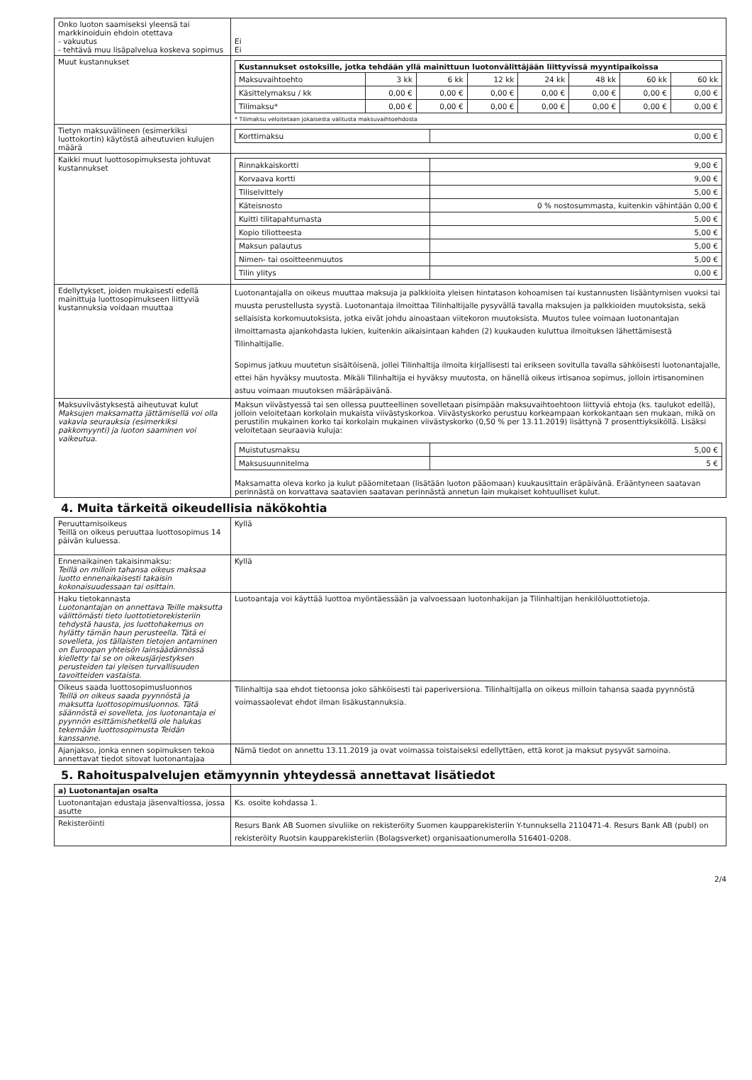| Onko luoton saamiseksi yleensä tai markkinoiduin ehdoin otettava - vakuutus - tehtävä muu lisäpalvelua koskeva sopimus | Ei Ei |
| Muut kustannukset | / Kustannukset ostoksille, jotka tehdään yllä mainittuun luotonvälittäjään liittyvissä myyntipaikoissa / / / / / / / / / --- / --- / --- / --- / --- / --- / --- / --- / / Maksuvaihtoehto / 3 kk / 6 kk / 12 kk / 24 kk / 48 kk / 60 kk / 60 kk / / Käsittelymaksu / kk / 0,00 € / 0,00 € / 0,00 € / 0,00 € / 0,00 € / 0,00 € / 0,00 € / / Tilimaksu* / 0,00 € / 0,00 € / 0,00 € / 0,00 € / 0,00 € / 0,00 € / 0,00 € / * Tilimaksu veloitetaan jokaisesta valitusta maksuvaihtoehdosta |
| Tietyn maksuvälineen (esimerkiksi luottokortin) käytöstä aiheutuvien kulujen määrä | / Korttimaksu / 0,00 € / |
| Kaikki muut luottosopimuksesta johtuvat kustannukset | / Rinnakkaiskortti / 9,00 € / / Korvaava kortti / 9,00 € / / Tiliselvittely / 5,00 € / / Käteisnosto / 0 % nostosummasta, kuitenkin vähintään 0,00 € / / Kuitti tilitapahtumasta / 5,00 € / / Kopio tiliotteesta / 5,00 € / / Maksun palautus / 5,00 € / / Nimen- tai osoitteenmuutos / 5,00 € / / Tilin ylitys / 0,00 € / |
| Edellytykset, joiden mukaisesti edellä mainittuja luottosopimukseen liittyviä kustannuksia voidaan muuttaa | Luotonantajalla on oikeus muuttaa maksuja ja palkkioita yleisen hintatason kohoamisen tai kustannusten lisääntymisen vuoksi tai muusta perustellusta syystä. Luotonantaja ilmoittaa Tilinhaltijalle pysyvällä tavalla maksujen ja palkkioiden muutoksista, sekä sellaisista korkomuutoksista, jotka eivät johdu ainoastaan viitekoron muutoksista. Muutos tulee voimaan luotonantajan ilmoittamasta ajankohdasta lukien, kuitenkin aikaisintaan kahden (2) kuukauden kuluttua ilmoituksen lähettämisestä Tilinhaltijalle. Sopimus jatkuu muutetun sisältöisenä, jollei Tilinhaltija ilmoita kirjallisesti tai erikseen sovitulla tavalla sähköisesti luotonantajalle, ettei hän hyväksy muutosta. Mikäli Tilinhaltija ei hyväksy muutosta, on hänellä oikeus irtisanoa sopimus, jolloin irtisanominen astuu voimaan muutoksen määräpäivänä. |
| Maksuviivästyksestä aiheutuvat kulut Maksujen maksamatta jättämisellä voi olla vakavia seurauksia (esimerkiksi pakkomyynti) ja luoton saaminen voi vaikeutua. | Maksun viivästyessä tai sen ollessa puutteellinen sovelletaan pisimpään maksuvaihtoehtoon liittyviä ehtoja (ks. taulukot edellä), jolloin veloitetaan korkolain mukaista viivästyskorkoa. Viivästyskorko perustuu korkeampaan korkokantaan sen mukaan, mikä on perustilin mukainen korko tai korkolain mukainen viivästyskorko (0,50 % per 13.11.2019) lisättynä 7 prosenttiyksiköllä. Lisäksi veloitetaan seuraavia kuluja: / Muistutusmaksu / 5,00 € / / Maksusuunnitelma / 5 € / Maksamatta oleva korko ja kulut pääomitetaan (lisätään luoton pääomaan) kuukausittain eräpäivänä. Erääntyneen saatavan perinnästä on korvattava saatavien saatavan perinnästä annetun lain mukaiset kohtuulliset kulut. |
4. Muita tärkeitä oikeudellisia näkökohtia
| Peruuttamisoikeus Teillä on oikeus peruuttaa luottosopimus 14 päivän kuluessa. | Kyllä |
| Ennenaikainen takaisinmaksu: Teillä on milloin tahansa oikeus maksaa luotto ennenaikaisesti takaisin kokonaisuudessaan tai osittain. | Kyllä |
| Haku tietokannasta Luotonantajan on annettava Teille maksutta välittömästi tieto luottotietorekisteriin tehdystä hausta, jos luottohakemus on hylätty tämän haun perusteella. Tätä ei sovelleta, jos tällaisten tietojen antaminen on Euroopan yhteisön lainsäädännössä kielletty tai se on oikeusjärjestyksen perusteiden tai yleisen turvallisuuden tavoitteiden vastaista. | Luotoantaja voi käyttää luottoa myöntäessään ja valvoessaan luotonhakijan ja Tilinhaltijan henkilöluottotietoja. |
| Oikeus saada luottosopimusluonnos Teillä on oikeus saada pyynnöstä ja maksutta luottosopimusluonnos. Tätä säännöstä ei sovelleta, jos luotonantaja ei pyynnön esittämishetkellä ole halukas tekemään luottosopimusta Teidän kanssanne. | Tilinhaltija saa ehdot tietoonsa joko sähköisesti tai paperiversiona. Tilinhaltijalla on oikeus milloin tahansa saada pyynnöstä voimassaolevat ehdot ilman lisäkustannuksia. |
| Ajanjakso, jonka ennen sopimuksen tekoa annettavat tiedot sitovat luotonantajaa | Nämä tiedot on annettu 13.11.2019 ja ovat voimassa toistaiseksi edellyttäen, että korot ja maksut pysyvät samoina. |
5. Rahoituspalvelujen etämyynnin yhteydessä annettavat lisätiedot
| a) Luotonantajan osalta | |
| Luotonantajan edustaja jäsenvaltiossa, jossa asutte | Ks. osoite kohdassa 1. |
| Rekisteröinti | Resurs Bank AB Suomen sivuliike on rekisteröity Suomen kaupparekisteriin Y-tunnuksella 2110471-4. Resurs Bank AB (publ) on rekisteröity Ruotsin kaupparekisteriin (Bolagsverket) organisaationumerolla 516401-0208. |
2/4